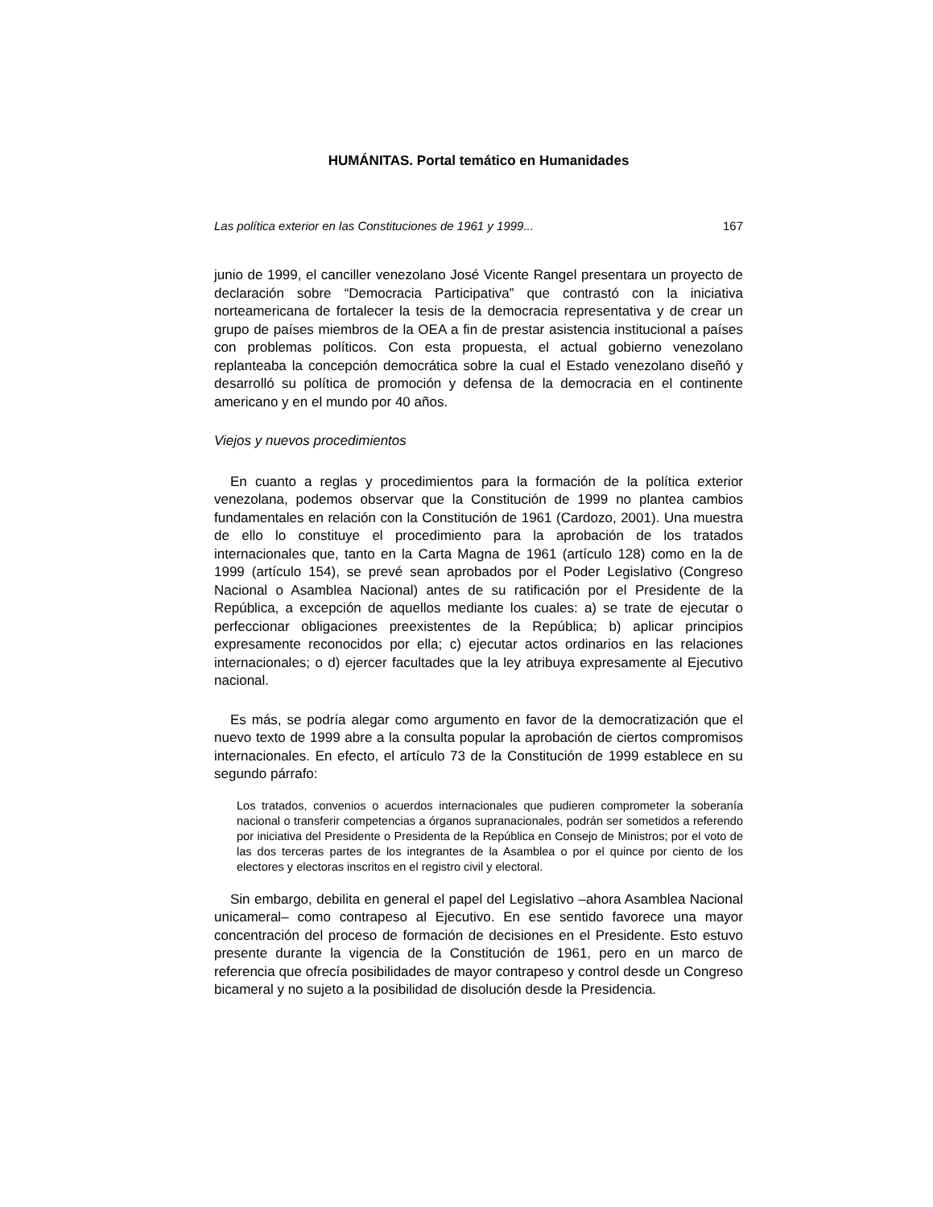HUMÁNITAS. Portal temático en Humanidades
Las política exterior en las Constituciones de 1961 y 1999... 167
junio de 1999, el canciller venezolano José Vicente Rangel presentara un proyecto de declaración sobre “Democracia Participativa” que contrastó con la iniciativa norteamericana de fortalecer la tesis de la democracia representativa y de crear un grupo de países miembros de la OEA a fin de prestar asistencia institucional a países con problemas políticos. Con esta propuesta, el actual gobierno venezolano replanteaba la concepción democrática sobre la cual el Estado venezolano diseñó y desarrolló su política de promoción y defensa de la democracia en el continente americano y en el mundo por 40 años.
Viejos y nuevos procedimientos
En cuanto a reglas y procedimientos para la formación de la política exterior venezolana, podemos observar que la Constitución de 1999 no plantea cambios fundamentales en relación con la Constitución de 1961 (Cardozo, 2001). Una muestra de ello lo constituye el procedimiento para la aprobación de los tratados internacionales que, tanto en la Carta Magna de 1961 (artículo 128) como en la de 1999 (artículo 154), se prevé sean aprobados por el Poder Legislativo (Congreso Nacional o Asamblea Nacional) antes de su ratificación por el Presidente de la República, a excepción de aquellos mediante los cuales: a) se trate de ejecutar o perfeccionar obligaciones preexistentes de la República; b) aplicar principios expresamente reconocidos por ella; c) ejecutar actos ordinarios en las relaciones internacionales; o d) ejercer facultades que la ley atribuya expresamente al Ejecutivo nacional.
Es más, se podría alegar como argumento en favor de la democratización que el nuevo texto de 1999 abre a la consulta popular la aprobación de ciertos compromisos internacionales. En efecto, el artículo 73 de la Constitución de 1999 establece en su segundo párrafo:
Los tratados, convenios o acuerdos internacionales que pudieren comprometer la soberanía nacional o transferir competencias a órganos supranacionales, podrán ser sometidos a referendo por iniciativa del Presidente o Presidenta de la República en Consejo de Ministros; por el voto de las dos terceras partes de los integrantes de la Asamblea o por el quince por ciento de los electores y electoras inscritos en el registro civil y electoral.
Sin embargo, debilita en general el papel del Legislativo –ahora Asamblea Nacional unicameral– como contrapeso al Ejecutivo. En ese sentido favorece una mayor concentración del proceso de formación de decisiones en el Presidente. Esto estuvo presente durante la vigencia de la Constitución de 1961, pero en un marco de referencia que ofrecía posibilidades de mayor contrapeso y control desde un Congreso bicameral y no sujeto a la posibilidad de disolución desde la Presidencia.